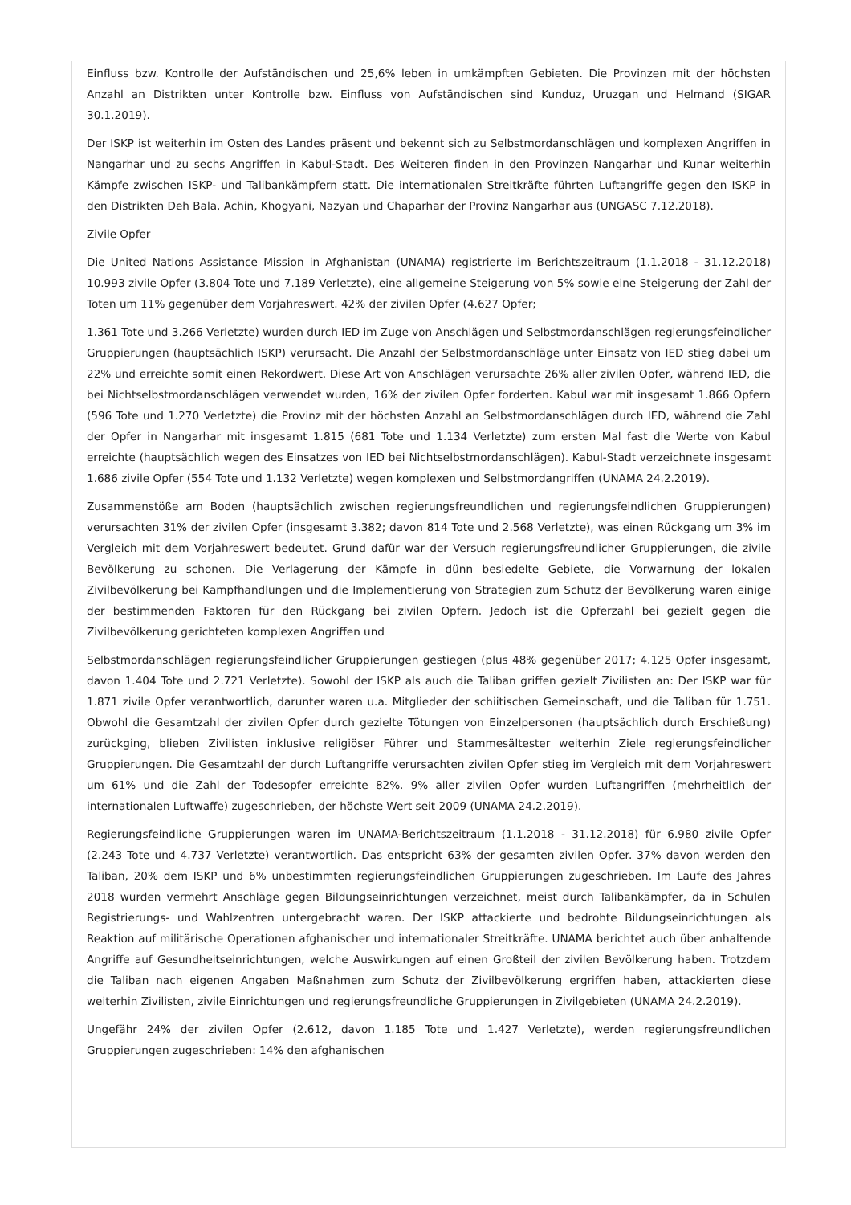Einfluss bzw. Kontrolle der Aufständischen und 25,6% leben in umkämpften Gebieten. Die Provinzen mit der höchsten Anzahl an Distrikten unter Kontrolle bzw. Einfluss von Aufständischen sind Kunduz, Uruzgan und Helmand (SIGAR 30.1.2019).
Der ISKP ist weiterhin im Osten des Landes präsent und bekennt sich zu Selbstmordanschlägen und komplexen Angriffen in Nangarhar und zu sechs Angriffen in Kabul-Stadt. Des Weiteren finden in den Provinzen Nangarhar und Kunar weiterhin Kämpfe zwischen ISKP- und Talibankämpfern statt. Die internationalen Streitkräfte führten Luftangriffe gegen den ISKP in den Distrikten Deh Bala, Achin, Khogyani, Nazyan und Chaparhar der Provinz Nangarhar aus (UNGASC 7.12.2018).
Zivile Opfer
Die United Nations Assistance Mission in Afghanistan (UNAMA) registrierte im Berichtszeitraum (1.1.2018 - 31.12.2018) 10.993 zivile Opfer (3.804 Tote und 7.189 Verletzte), eine allgemeine Steigerung von 5% sowie eine Steigerung der Zahl der Toten um 11% gegenüber dem Vorjahreswert. 42% der zivilen Opfer (4.627 Opfer;
1.361 Tote und 3.266 Verletzte) wurden durch IED im Zuge von Anschlägen und Selbstmordanschlägen regierungsfeindlicher Gruppierungen (hauptsächlich ISKP) verursacht. Die Anzahl der Selbstmordanschläge unter Einsatz von IED stieg dabei um 22% und erreichte somit einen Rekordwert. Diese Art von Anschlägen verursachte 26% aller zivilen Opfer, während IED, die bei Nichtselbstmordanschlägen verwendet wurden, 16% der zivilen Opfer forderten. Kabul war mit insgesamt 1.866 Opfern (596 Tote und 1.270 Verletzte) die Provinz mit der höchsten Anzahl an Selbstmordanschlägen durch IED, während die Zahl der Opfer in Nangarhar mit insgesamt 1.815 (681 Tote und 1.134 Verletzte) zum ersten Mal fast die Werte von Kabul erreichte (hauptsächlich wegen des Einsatzes von IED bei Nichtselbstmordanschlägen). Kabul-Stadt verzeichnete insgesamt 1.686 zivile Opfer (554 Tote und 1.132 Verletzte) wegen komplexen und Selbstmordangriffen (UNAMA 24.2.2019).
Zusammenstöße am Boden (hauptsächlich zwischen regierungsfreundlichen und regierungsfeindlichen Gruppierungen) verursachten 31% der zivilen Opfer (insgesamt 3.382; davon 814 Tote und 2.568 Verletzte), was einen Rückgang um 3% im Vergleich mit dem Vorjahreswert bedeutet. Grund dafür war der Versuch regierungsfreundlicher Gruppierungen, die zivile Bevölkerung zu schonen. Die Verlagerung der Kämpfe in dünn besiedelte Gebiete, die Vorwarnung der lokalen Zivilbevölkerung bei Kampfhandlungen und die Implementierung von Strategien zum Schutz der Bevölkerung waren einige der bestimmenden Faktoren für den Rückgang bei zivilen Opfern. Jedoch ist die Opferzahl bei gezielt gegen die Zivilbevölkerung gerichteten komplexen Angriffen und
Selbstmordanschlägen regierungsfeindlicher Gruppierungen gestiegen (plus 48% gegenüber 2017; 4.125 Opfer insgesamt, davon 1.404 Tote und 2.721 Verletzte). Sowohl der ISKP als auch die Taliban griffen gezielt Zivilisten an: Der ISKP war für 1.871 zivile Opfer verantwortlich, darunter waren u.a. Mitglieder der schiitischen Gemeinschaft, und die Taliban für 1.751. Obwohl die Gesamtzahl der zivilen Opfer durch gezielte Tötungen von Einzelpersonen (hauptsächlich durch Erschießung) zurückging, blieben Zivilisten inklusive religiöser Führer und Stammesältester weiterhin Ziele regierungsfeindlicher Gruppierungen. Die Gesamtzahl der durch Luftangriffe verursachten zivilen Opfer stieg im Vergleich mit dem Vorjahreswert um 61% und die Zahl der Todesopfer erreichte 82%. 9% aller zivilen Opfer wurden Luftangriffen (mehrheitlich der internationalen Luftwaffe) zugeschrieben, der höchste Wert seit 2009 (UNAMA 24.2.2019).
Regierungsfeindliche Gruppierungen waren im UNAMA-Berichtszeitraum (1.1.2018 - 31.12.2018) für 6.980 zivile Opfer (2.243 Tote und 4.737 Verletzte) verantwortlich. Das entspricht 63% der gesamten zivilen Opfer. 37% davon werden den Taliban, 20% dem ISKP und 6% unbestimmten regierungsfeindlichen Gruppierungen zugeschrieben. Im Laufe des Jahres 2018 wurden vermehrt Anschläge gegen Bildungseinrichtungen verzeichnet, meist durch Talibankämpfer, da in Schulen Registrierungs- und Wahlzentren untergebracht waren. Der ISKP attackierte und bedrohte Bildungseinrichtungen als Reaktion auf militärische Operationen afghanischer und internationaler Streitkräfte. UNAMA berichtet auch über anhaltende Angriffe auf Gesundheitseinrichtungen, welche Auswirkungen auf einen Großteil der zivilen Bevölkerung haben. Trotzdem die Taliban nach eigenen Angaben Maßnahmen zum Schutz der Zivilbevölkerung ergriffen haben, attackierten diese weiterhin Zivilisten, zivile Einrichtungen und regierungsfreundliche Gruppierungen in Zivilgebieten (UNAMA 24.2.2019).
Ungefähr 24% der zivilen Opfer (2.612, davon 1.185 Tote und 1.427 Verletzte), werden regierungsfreundlichen Gruppierungen zugeschrieben: 14% den afghanischen